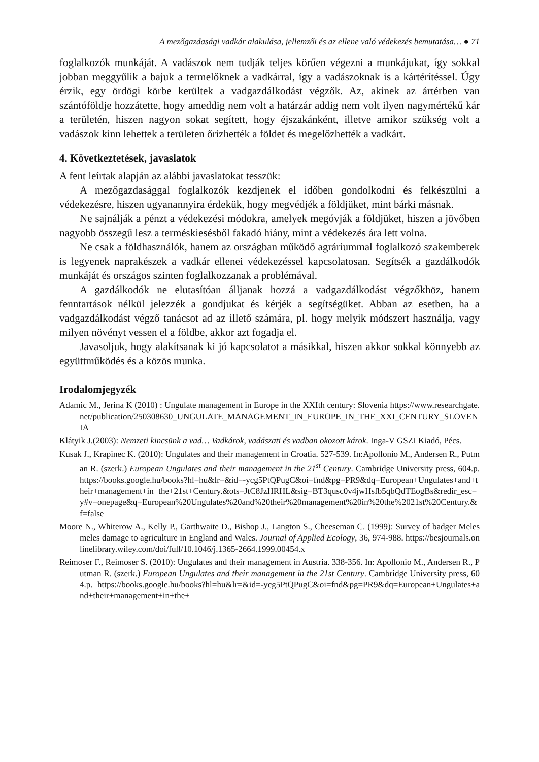A mezőgazdasági vadkár alakulása, jellemzői és az ellene való védekezés bemutatása… ● 71
foglalkozók munkáját. A vadászok nem tudják teljes körűen végezni a munkájukat, így sokkal jobban meggyűlik a bajuk a termelőknek a vadkárral, így a vadászoknak is a kártérítéssel. Úgy érzik, egy ördögi körbe kerültek a vadgazdálkodást végzők. Az, akinek az ártérben van szántóföldje hozzátette, hogy ameddig nem volt a határzár addig nem volt ilyen nagymértékű kár a területén, hiszen nagyon sokat segített, hogy éjszakánként, illetve amikor szükség volt a vadászok kinn lehettek a területen őrizhették a földet és megelőzhették a vadkárt.
4. Következtetések, javaslatok
A fent leírtak alapján az alábbi javaslatokat tesszük:
A mezőgazdasággal foglalkozók kezdjenek el időben gondolkodni és felkészülni a védekezésre, hiszen ugyanannyira érdekük, hogy megvédjék a földjüket, mint bárki másnak.
Ne sajnálják a pénzt a védekezési módokra, amelyek megóvják a földjüket, hiszen a jövőben nagyobb összegű lesz a terméskiesésből fakadó hiány, mint a védekezés ára lett volna.
Ne csak a földhasználók, hanem az országban működő agráriummal foglalkozó szakemberek is legyenek naprakészek a vadkár ellenei védekezéssel kapcsolatosan. Segítsék a gazdálkodók munkáját és országos szinten foglalkozzanak a problémával.
A gazdálkodók ne elutasítóan álljanak hozzá a vadgazdálkodást végzőkhöz, hanem fenntartások nélkül jelezzék a gondjukat és kérjék a segítségüket. Abban az esetben, ha a vadgazdálkodást végző tanácsot ad az illető számára, pl. hogy melyik módszert használja, vagy milyen növényt vessen el a földbe, akkor azt fogadja el.
Javasoljuk, hogy alakítsanak ki jó kapcsolatot a másikkal, hiszen akkor sokkal könnyebb az együttműködés és a közös munka.
Irodalomjegyzék
Adamic M., Jerina K (2010) : Ungulate management in Europe in the XXIth century: Slovenia https://www.researchgate.net/publication/250308630_UNGULATE_MANAGEMENT_IN_EUROPE_IN_THE_XXI_CENTURY_SLOVENIA
Klátyik J.(2003): Nemzeti kincsünk a vad… Vadkárok, vadászati és vadban okozott károk. Inga-V GSZI Kiadó, Pécs.
Kusak J., Krapinec K. (2010): Ungulates and their management in Croatia. 527-539. In:Apollonio M., Andersen R., Putman R. (szerk.) European Ungulates and their management in the 21<sup>st</sup> Century. Cambridge University press, 604.p. https://books.google.hu/books?hl=hu&lr=&id=-ycg5PtQPugC&oi=fnd&pg=PR9&dq=European+Ungulates+and+their+management+in+the+21st+Century.&ots=JtC8JzHRHL&sig=BT3qusc0v4jwHsfb5qbQdTEogBs&redir_esc=y#v=onepage&q=European%20Ungulates%20and%20their%20management%20in%20the%2021st%20Century.&f=false
Moore N., Whiterow A., Kelly P., Garthwaite D., Bishop J., Langton S., Cheeseman C. (1999): Survey of badger Meles meles damage to agriculture in England and Wales. Journal of Applied Ecology, 36, 974-988. https://besjournals.onlinelibrary.wiley.com/doi/full/10.1046/j.1365-2664.1999.00454.x
Reimoser F., Reimoser S. (2010): Ungulates and their management in Austria. 338-356. In: Apollonio M., Andersen R., Putman R. (szerk.) European Ungulates and their management in the 21st Century. Cambridge University press, 604.p. https://books.google.hu/books?hl=hu&lr=&id=-ycg5PtQPugC&oi=fnd&pg=PR9&dq=European+Ungulates+and+their+management+in+the+